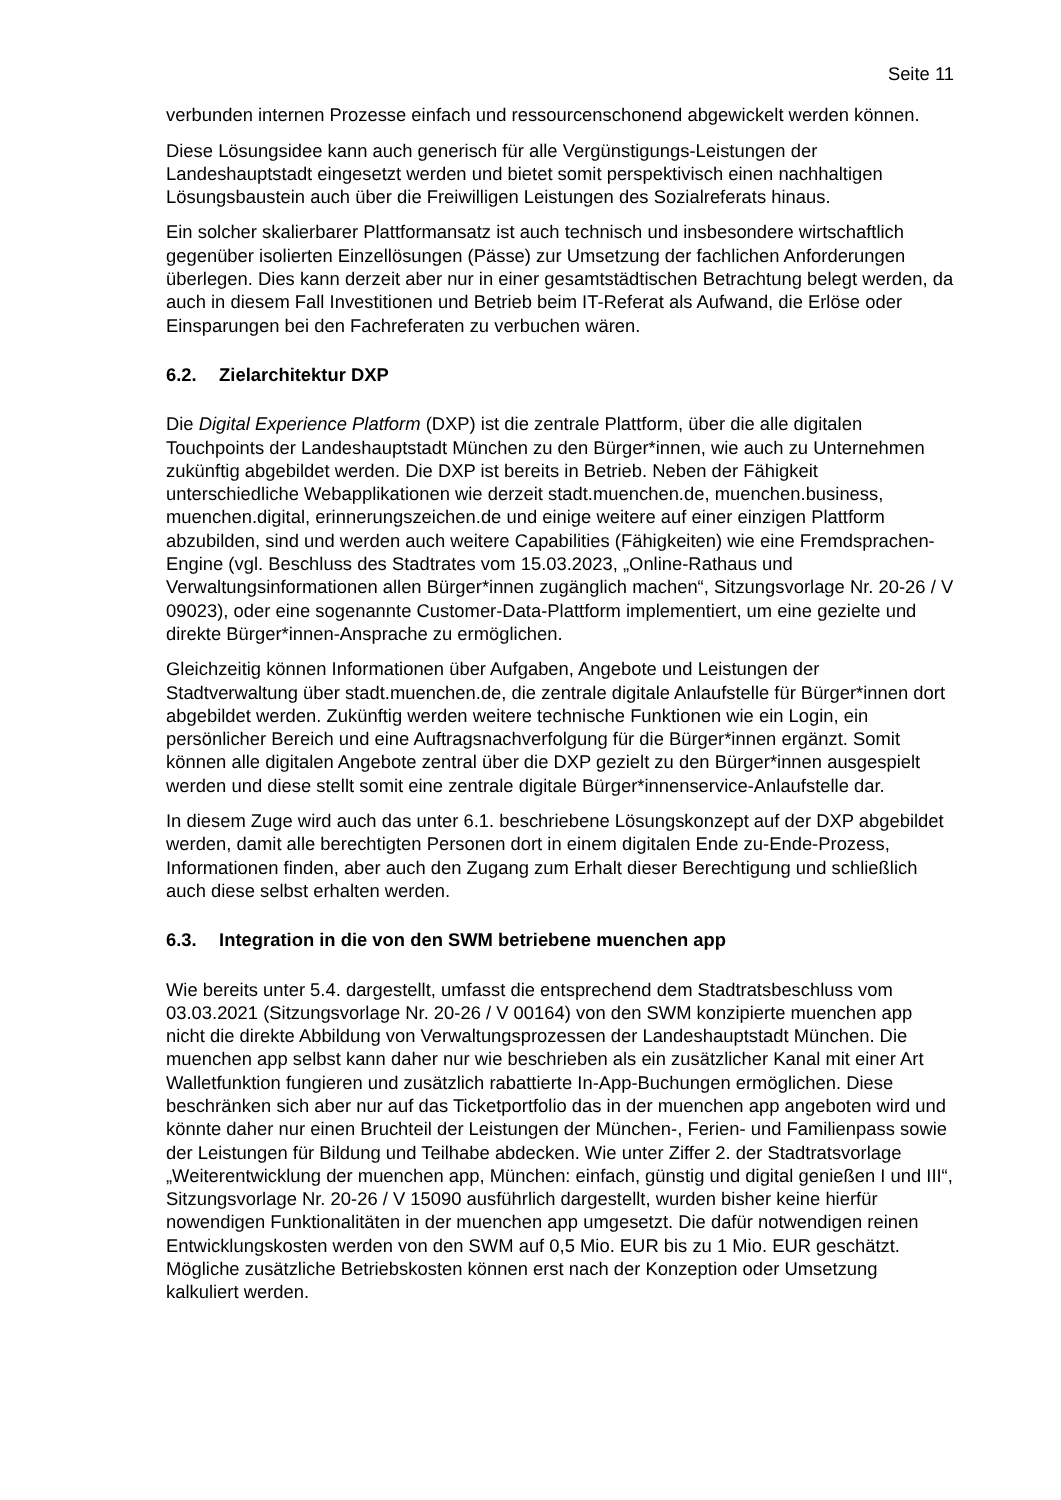Seite 11
verbunden internen Prozesse einfach und ressourcenschonend abgewickelt werden können.
Diese Lösungsidee kann auch generisch für alle Vergünstigungs-Leistungen der Landeshauptstadt eingesetzt werden und bietet somit perspektivisch einen nachhaltigen Lösungsbaustein auch über die Freiwilligen Leistungen des Sozialreferats hinaus.
Ein solcher skalierbarer Plattformansatz ist auch technisch und insbesondere wirtschaftlich gegenüber isolierten Einzellösungen (Pässe) zur Umsetzung der fachlichen Anforderungen überlegen. Dies kann derzeit aber nur in einer gesamtstädtischen Betrachtung belegt werden, da auch in diesem Fall Investitionen und Betrieb beim IT-Referat als Aufwand, die Erlöse oder Einsparungen bei den Fachreferaten zu verbuchen wären.
6.2. Zielarchitektur DXP
Die Digital Experience Platform (DXP) ist die zentrale Plattform, über die alle digitalen Touchpoints der Landeshauptstadt München zu den Bürger*innen, wie auch zu Unternehmen zukünftig abgebildet werden. Die DXP ist bereits in Betrieb. Neben der Fähigkeit unterschiedliche Webapplikationen wie derzeit stadt.muenchen.de, muenchen.business, muenchen.digital, erinnerungszeichen.de und einige weitere auf einer einzigen Plattform abzubilden, sind und werden auch weitere Capabilities (Fähigkeiten) wie eine Fremdsprachen-Engine (vgl. Beschluss des Stadtrates vom 15.03.2023, „Online-Rathaus und Verwaltungsinformationen allen Bürger*innen zugänglich machen“, Sitzungsvorlage Nr. 20-26 / V 09023), oder eine sogenannte Customer-Data-Plattform implementiert, um eine gezielte und direkte Bürger*innen-Ansprache zu ermöglichen.
Gleichzeitig können Informationen über Aufgaben, Angebote und Leistungen der Stadtverwaltung über stadt.muenchen.de, die zentrale digitale Anlaufstelle für Bürger*innen dort abgebildet werden. Zukünftig werden weitere technische Funktionen wie ein Login, ein persönlicher Bereich und eine Auftragsnachverfolgung für die Bürger*innen ergänzt. Somit können alle digitalen Angebote zentral über die DXP gezielt zu den Bürger*innen ausgespielt werden und diese stellt somit eine zentrale digitale Bürger*innenservice-Anlaufstelle dar.
In diesem Zuge wird auch das unter 6.1. beschriebene Lösungskonzept auf der DXP abgebildet werden, damit alle berechtigten Personen dort in einem digitalen Ende zu-Ende-Prozess, Informationen finden, aber auch den Zugang zum Erhalt dieser Berechtigung und schließlich auch diese selbst erhalten werden.
6.3. Integration in die von den SWM betriebene muenchen app
Wie bereits unter 5.4. dargestellt, umfasst die entsprechend dem Stadtratsbeschluss vom 03.03.2021 (Sitzungsvorlage Nr. 20-26 / V 00164) von den SWM konzipierte muenchen app nicht die direkte Abbildung von Verwaltungsprozessen der Landeshauptstadt München. Die muenchen app selbst kann daher nur wie beschrieben als ein zusätzlicher Kanal mit einer Art Walletfunktion fungieren und zusätzlich rabattierte In-App-Buchungen ermöglichen. Diese beschränken sich aber nur auf das Ticketportfolio das in der muenchen app angeboten wird und könnte daher nur einen Bruchteil der Leistungen der München-, Ferien- und Familienpass sowie der Leistungen für Bildung und Teilhabe abdecken. Wie unter Ziffer 2. der Stadtratsvorlage „Weiterentwicklung der muenchen app, München: einfach, günstig und digital genießen I und III“, Sitzungsvorlage Nr. 20-26 / V 15090 ausführlich dargestellt, wurden bisher keine hierfür nowendigen Funktionalitäten in der muenchen app umgesetzt. Die dafür notwendigen reinen Entwicklungskosten werden von den SWM auf 0,5 Mio. EUR bis zu 1 Mio. EUR geschätzt. Mögliche zusätzliche Betriebskosten können erst nach der Konzeption oder Umsetzung kalkuliert werden.